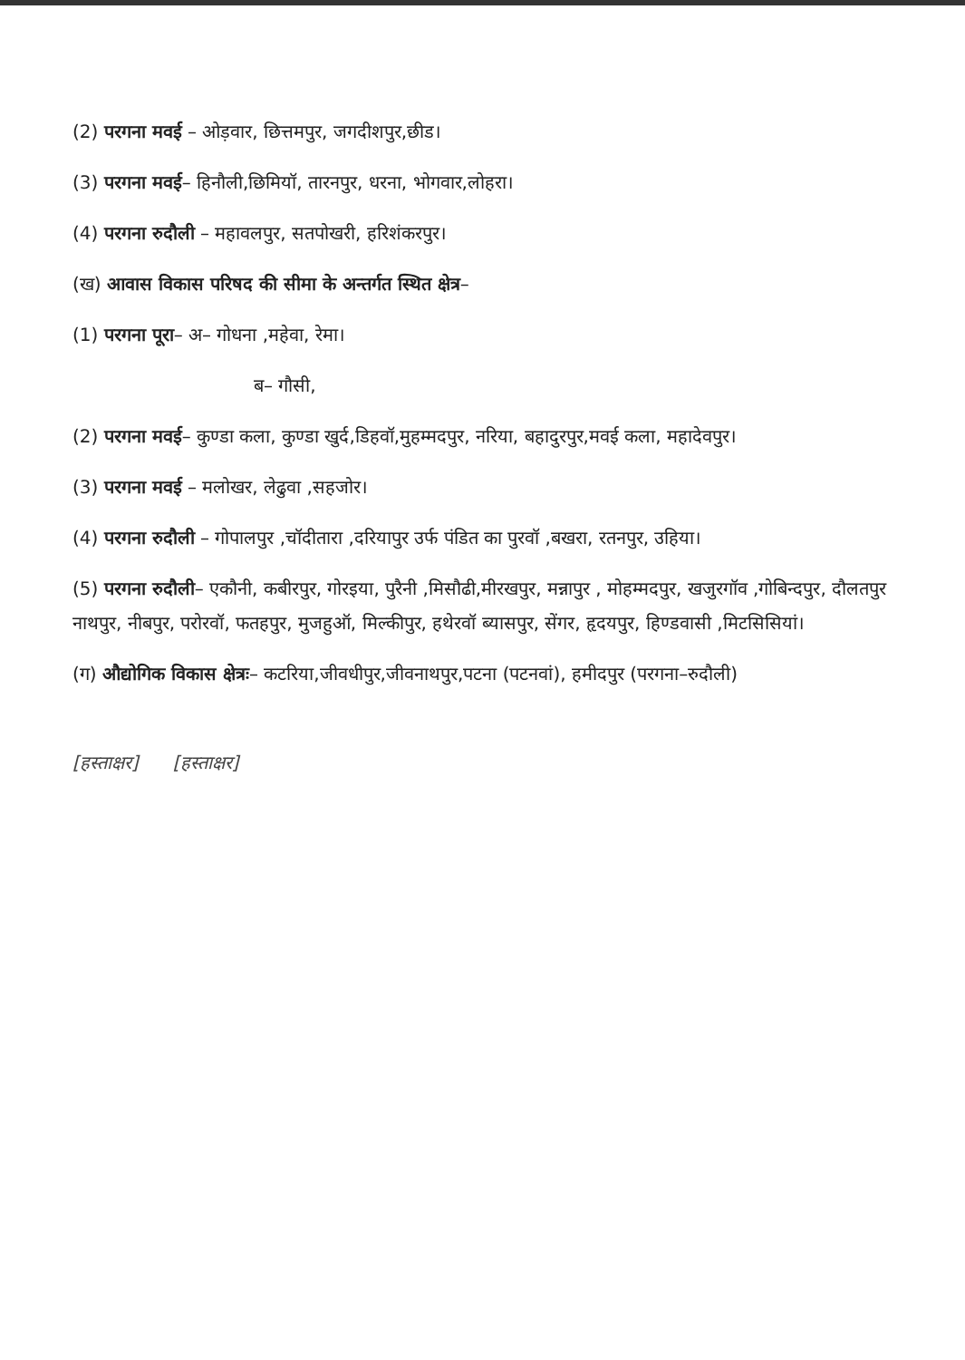(2) परगना मवई – ओड़वार, छित्तमपुर, जगदीशपुर,छीड।
(3) परगना मवई– हिनौली,छिमियॉ, तारनपुर, धरना, भोगवार,लोहरा।
(4) परगना रुदौली – महावलपुर, सतपोखरी, हरिशंकरपुर।
(ख) आवास विकास परिषद की सीमा के अन्तर्गत स्थित क्षेत्र–
(1) परगना पूरा– अ– गोधना ,महेवा, रेमा।
ब– गौसी,
(2) परगना मवई– कुण्डा कला, कुण्डा खुर्द,डिहवॉ,मुहम्मदपुर, नरिया, बहादुरपुर,मवई कला, महादेवपुर।
(3) परगना मवई – मलोखर, लेढुवा ,सहजोर।
(4) परगना रुदौली – गोपालपुर ,चॉदीतारा ,दरियापुर उर्फ पंडित का पुरवॉ ,बखरा, रतनपुर, उहिया।
(5) परगना रुदौली– एकौनी, कबीरपुर, गोरइया, पुरैनी ,मिसौढी,मीरखपुर, मन्नापुर , मोहम्मदपुर, खजुरगॉव ,गोबिन्दपुर, दौलतपुर नाथपुर, नीबपुर, परोरवॉ, फतहपुर, मुजहुऑ, मिल्कीपुर, हथेरवॉ ब्यासपुर, सेंगर, हृदयपुर, हिण्डवासी ,मिटसिसियां।
(ग) औद्योगिक विकास क्षेत्रः– कटरिया,जीवधीपुर,जीवनाथपुर,पटना (पटनवां), हमीदपुर (परगना–रुदौली)
[हस्ताक्षर] [हस्ताक्षर]